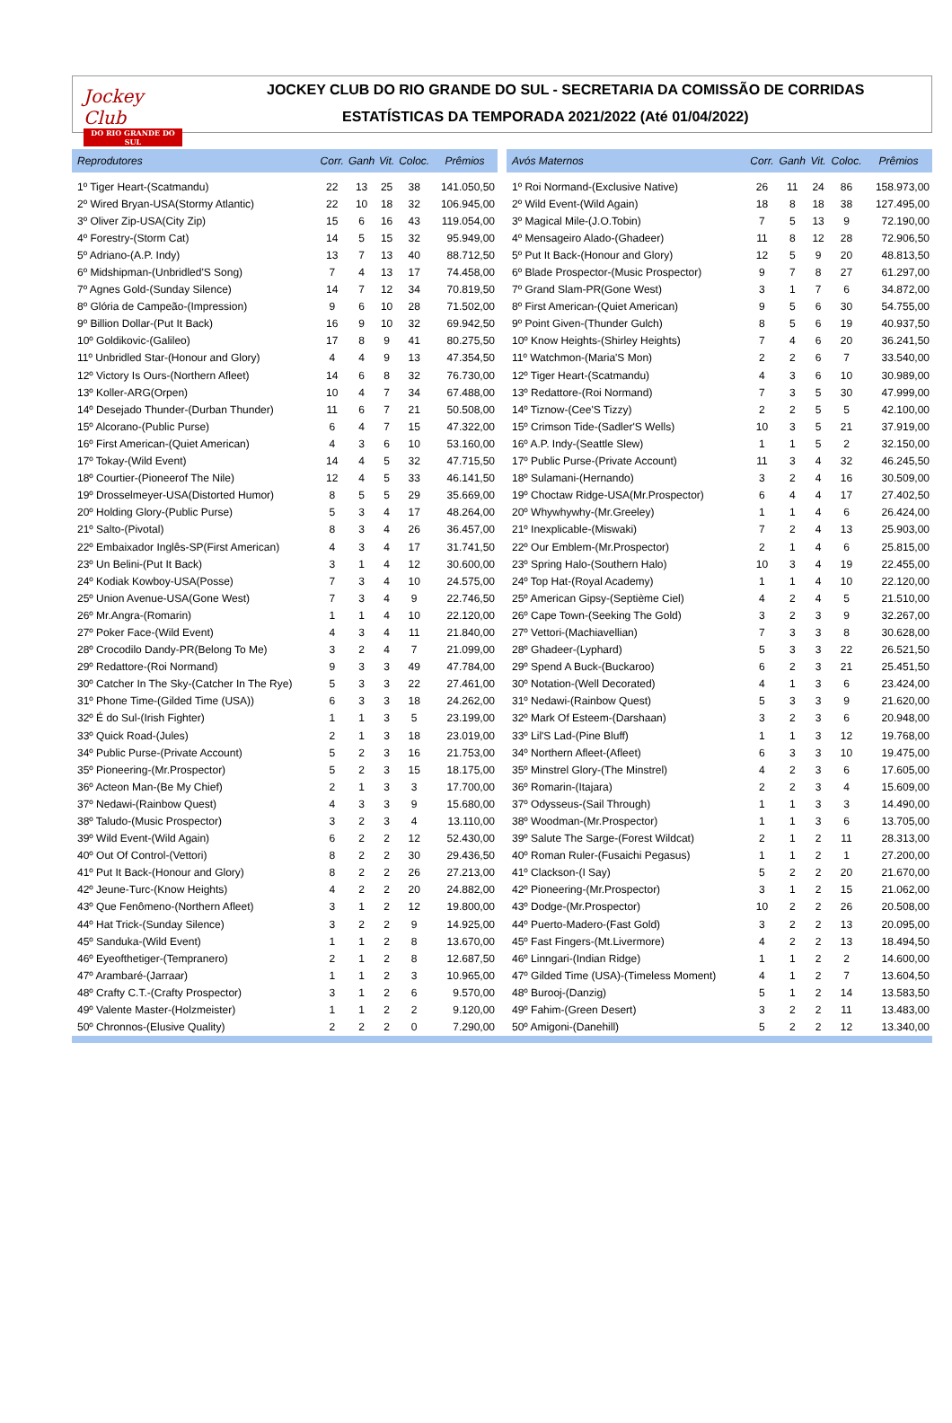Jockey Club
DO RIO GRANDE DO SUL
JOCKEY CLUB DO RIO GRANDE DO SUL - SECRETARIA DA COMISSÃO DE CORRIDAS
ESTATÍSTICAS DA TEMPORADA 2021/2022 (Até 01/04/2022)
| Reprodutores | Corr. | Ganh | Vit. | Coloc. | Prêmios |
| --- | --- | --- | --- | --- | --- |
| 1º Tiger Heart-(Scatmandu) | 22 | 13 | 25 | 38 | 141.050,50 |
| 2º Wired Bryan-USA(Stormy Atlantic) | 22 | 10 | 18 | 32 | 106.945,00 |
| 3º Oliver Zip-USA(City Zip) | 15 | 6 | 16 | 43 | 119.054,00 |
| 4º Forestry-(Storm Cat) | 14 | 5 | 15 | 32 | 95.949,00 |
| 5º Adriano-(A.P. Indy) | 13 | 7 | 13 | 40 | 88.712,50 |
| 6º Midshipman-(Unbridled'S Song) | 7 | 4 | 13 | 17 | 74.458,00 |
| 7º Agnes Gold-(Sunday Silence) | 14 | 7 | 12 | 34 | 70.819,50 |
| 8º Glória de Campeão-(Impression) | 9 | 6 | 10 | 28 | 71.502,00 |
| 9º Billion Dollar-(Put It Back) | 16 | 9 | 10 | 32 | 69.942,50 |
| 10º Goldikovic-(Galileo) | 17 | 8 | 9 | 41 | 80.275,50 |
| 11º Unbridled Star-(Honour and Glory) | 4 | 4 | 9 | 13 | 47.354,50 |
| 12º Victory Is Ours-(Northern Afleet) | 14 | 6 | 8 | 32 | 76.730,00 |
| 13º Koller-ARG(Orpen) | 10 | 4 | 7 | 34 | 67.488,00 |
| 14º Desejado Thunder-(Durban Thunder) | 11 | 6 | 7 | 21 | 50.508,00 |
| 15º Alcorano-(Public Purse) | 6 | 4 | 7 | 15 | 47.322,00 |
| 16º First American-(Quiet American) | 4 | 3 | 6 | 10 | 53.160,00 |
| 17º Tokay-(Wild Event) | 14 | 4 | 5 | 32 | 47.715,50 |
| 18º Courtier-(Pioneerof The Nile) | 12 | 4 | 5 | 33 | 46.141,50 |
| 19º Drosselmeyer-USA(Distorted Humor) | 8 | 5 | 5 | 29 | 35.669,00 |
| 20º Holding Glory-(Public Purse) | 5 | 3 | 4 | 17 | 48.264,00 |
| 21º Salto-(Pivotal) | 8 | 3 | 4 | 26 | 36.457,00 |
| 22º Embaixador Inglês-SP(First American) | 4 | 3 | 4 | 17 | 31.741,50 |
| 23º Un Belini-(Put It Back) | 3 | 1 | 4 | 12 | 30.600,00 |
| 24º Kodiak Kowboy-USA(Posse) | 7 | 3 | 4 | 10 | 24.575,00 |
| 25º Union Avenue-USA(Gone West) | 7 | 3 | 4 | 9 | 22.746,50 |
| 26º Mr.Angra-(Romarin) | 1 | 1 | 4 | 10 | 22.120,00 |
| 27º Poker Face-(Wild Event) | 4 | 3 | 4 | 11 | 21.840,00 |
| 28º Crocodilo Dandy-PR(Belong To Me) | 3 | 2 | 4 | 7 | 21.099,00 |
| 29º Redattore-(Roi Normand) | 9 | 3 | 3 | 49 | 47.784,00 |
| 30º Catcher In The Sky-(Catcher In The Rye) | 5 | 3 | 3 | 22 | 27.461,00 |
| 31º Phone Time-(Gilded Time (USA)) | 6 | 3 | 3 | 18 | 24.262,00 |
| 32º É do Sul-(Irish Fighter) | 1 | 1 | 3 | 5 | 23.199,00 |
| 33º Quick Road-(Jules) | 2 | 1 | 3 | 18 | 23.019,00 |
| 34º Public Purse-(Private Account) | 5 | 2 | 3 | 16 | 21.753,00 |
| 35º Pioneering-(Mr.Prospector) | 5 | 2 | 3 | 15 | 18.175,00 |
| 36º Acteon Man-(Be My Chief) | 2 | 1 | 3 | 3 | 17.700,00 |
| 37º Nedawi-(Rainbow Quest) | 4 | 3 | 3 | 9 | 15.680,00 |
| 38º Taludo-(Music Prospector) | 3 | 2 | 3 | 4 | 13.110,00 |
| 39º Wild Event-(Wild Again) | 6 | 2 | 2 | 12 | 52.430,00 |
| 40º Out Of Control-(Vettori) | 8 | 2 | 2 | 30 | 29.436,50 |
| 41º Put It Back-(Honour and Glory) | 8 | 2 | 2 | 26 | 27.213,00 |
| 42º Jeune-Turc-(Know Heights) | 4 | 2 | 2 | 20 | 24.882,00 |
| 43º Que Fenômeno-(Northern Afleet) | 3 | 1 | 2 | 12 | 19.800,00 |
| 44º Hat Trick-(Sunday Silence) | 3 | 2 | 2 | 9 | 14.925,00 |
| 45º Sanduka-(Wild Event) | 1 | 1 | 2 | 8 | 13.670,00 |
| 46º Eyeofthetiger-(Tempranero) | 2 | 1 | 2 | 8 | 12.687,50 |
| 47º Arambaré-(Jarraar) | 1 | 1 | 2 | 3 | 10.965,00 |
| 48º Crafty C.T.-(Crafty Prospector) | 3 | 1 | 2 | 6 | 9.570,00 |
| 49º Valente Master-(Holzmeister) | 1 | 1 | 2 | 2 | 9.120,00 |
| 50º Chronnos-(Elusive Quality) | 2 | 2 | 2 | 0 | 7.290,00 |
| Avós Maternos | Corr. | Ganh | Vit. | Coloc. | Prêmios |
| --- | --- | --- | --- | --- | --- |
| 1º Roi Normand-(Exclusive Native) | 26 | 11 | 24 | 86 | 158.973,00 |
| 2º Wild Event-(Wild Again) | 18 | 8 | 18 | 38 | 127.495,00 |
| 3º Magical Mile-(J.O.Tobin) | 7 | 5 | 13 | 9 | 72.190,00 |
| 4º Mensageiro Alado-(Ghadeer) | 11 | 8 | 12 | 28 | 72.906,50 |
| 5º Put It Back-(Honour and Glory) | 12 | 5 | 9 | 20 | 48.813,50 |
| 6º Blade Prospector-(Music Prospector) | 9 | 7 | 8 | 27 | 61.297,00 |
| 7º Grand Slam-PR(Gone West) | 3 | 1 | 7 | 6 | 34.872,00 |
| 8º First American-(Quiet American) | 9 | 5 | 6 | 30 | 54.755,00 |
| 9º Point Given-(Thunder Gulch) | 8 | 5 | 6 | 19 | 40.937,50 |
| 10º Know Heights-(Shirley Heights) | 7 | 4 | 6 | 20 | 36.241,50 |
| 11º Watchmon-(Maria'S Mon) | 2 | 2 | 6 | 7 | 33.540,00 |
| 12º Tiger Heart-(Scatmandu) | 4 | 3 | 6 | 10 | 30.989,00 |
| 13º Redattore-(Roi Normand) | 7 | 3 | 5 | 30 | 47.999,00 |
| 14º Tiznow-(Cee'S Tizzy) | 2 | 2 | 5 | 5 | 42.100,00 |
| 15º Crimson Tide-(Sadler'S Wells) | 10 | 3 | 5 | 21 | 37.919,00 |
| 16º A.P. Indy-(Seattle Slew) | 1 | 1 | 5 | 2 | 32.150,00 |
| 17º Public Purse-(Private Account) | 11 | 3 | 4 | 32 | 46.245,50 |
| 18º Sulamani-(Hernando) | 3 | 2 | 4 | 16 | 30.509,00 |
| 19º Choctaw Ridge-USA(Mr.Prospector) | 6 | 4 | 4 | 17 | 27.402,50 |
| 20º Whywhywhy-(Mr.Greeley) | 1 | 1 | 4 | 6 | 26.424,00 |
| 21º Inexplicable-(Miswaki) | 7 | 2 | 4 | 13 | 25.903,00 |
| 22º Our Emblem-(Mr.Prospector) | 2 | 1 | 4 | 6 | 25.815,00 |
| 23º Spring Halo-(Southern Halo) | 10 | 3 | 4 | 19 | 22.455,00 |
| 24º Top Hat-(Royal Academy) | 1 | 1 | 4 | 10 | 22.120,00 |
| 25º American Gipsy-(Septième Ciel) | 4 | 2 | 4 | 5 | 21.510,00 |
| 26º Cape Town-(Seeking The Gold) | 3 | 2 | 3 | 9 | 32.267,00 |
| 27º Vettori-(Machiavellian) | 7 | 3 | 3 | 8 | 30.628,00 |
| 28º Ghadeer-(Lyphard) | 5 | 3 | 3 | 22 | 26.521,50 |
| 29º Spend A Buck-(Buckaroo) | 6 | 2 | 3 | 21 | 25.451,50 |
| 30º Notation-(Well Decorated) | 4 | 1 | 3 | 6 | 23.424,00 |
| 31º Nedawi-(Rainbow Quest) | 5 | 3 | 3 | 9 | 21.620,00 |
| 32º Mark Of Esteem-(Darshaan) | 3 | 2 | 3 | 6 | 20.948,00 |
| 33º Lil'S Lad-(Pine Bluff) | 1 | 1 | 3 | 12 | 19.768,00 |
| 34º Northern Afleet-(Afleet) | 6 | 3 | 3 | 10 | 19.475,00 |
| 35º Minstrel Glory-(The Minstrel) | 4 | 2 | 3 | 6 | 17.605,00 |
| 36º Romarin-(Itajara) | 2 | 2 | 3 | 4 | 15.609,00 |
| 37º Odysseus-(Sail Through) | 1 | 1 | 3 | 3 | 14.490,00 |
| 38º Woodman-(Mr.Prospector) | 1 | 1 | 3 | 6 | 13.705,00 |
| 39º Salute The Sarge-(Forest Wildcat) | 2 | 1 | 2 | 11 | 28.313,00 |
| 40º Roman Ruler-(Fusaichi Pegasus) | 1 | 1 | 2 | 1 | 27.200,00 |
| 41º Clackson-(I Say) | 5 | 2 | 2 | 20 | 21.670,00 |
| 42º Pioneering-(Mr.Prospector) | 3 | 1 | 2 | 15 | 21.062,00 |
| 43º Dodge-(Mr.Prospector) | 10 | 2 | 2 | 26 | 20.508,00 |
| 44º Puerto-Madero-(Fast Gold) | 3 | 2 | 2 | 13 | 20.095,00 |
| 45º Fast Fingers-(Mt.Livermore) | 4 | 2 | 2 | 13 | 18.494,50 |
| 46º Linngari-(Indian Ridge) | 1 | 1 | 2 | 2 | 14.600,00 |
| 47º Gilded Time (USA)-(Timeless Moment) | 4 | 1 | 2 | 7 | 13.604,50 |
| 48º Burooj-(Danzig) | 5 | 1 | 2 | 14 | 13.583,50 |
| 49º Fahim-(Green Desert) | 3 | 2 | 2 | 11 | 13.483,00 |
| 50º Amigoni-(Danehill) | 5 | 2 | 2 | 12 | 13.340,00 |